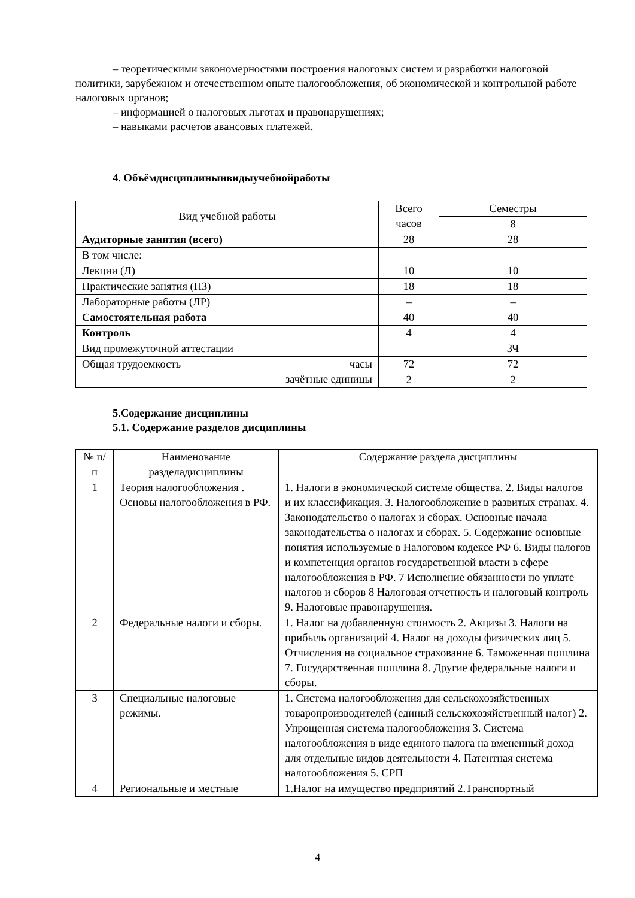– теоретическими закономерностями построения налоговых систем и разработки налоговой политики, зарубежном и отечественном опыте налогообложения, об экономической и контрольной работе налоговых органов;
– информацией о налоговых льготах и правонарушениях;
– навыками расчетов авансовых платежей.
4. Объёмдисциплиныивидыучебнойработы
| Вид учебной работы | Всего часов | Семестры |
| | | 8 |
| Аудиторные занятия (всего) | 28 | 28 |
| В том числе: | | |
| Лекции (Л) | 10 | 10 |
| Практические занятия (ПЗ) | 18 | 18 |
| Лабораторные работы (ЛР) | – | – |
| Самостоятельная работа | 40 | 40 |
| Контроль | 4 | 4 |
| Вид промежуточной аттестации | | ЗЧ |
| Общая трудоемкость часы зачётные единицы | 72 | 72 |
| | 2 | 2 |
5.Содержание дисциплины
5.1. Содержание разделов дисциплины
| № п/п | Наименование разделадисциплины | Содержание раздела дисциплины |
| 1 | Теория налогообложения . Основы налогообложения в РФ. | 1. Налоги в экономической системе общества. 2. Виды налогов и их классификация. 3. Налогообложение в развитых странах. 4. Законодательство о налогах и сборах. Основные начала законодательства о налогах и сборах. 5. Содержание основные понятия используемые в Налоговом кодексе РФ 6. Виды налогов и компетенция органов государственной власти в сфере налогообложения в РФ. 7 Исполнение обязанности по уплате налогов и сборов 8 Налоговая отчетность и налоговый контроль 9. Налоговые правонарушения. |
| 2 | Федеральные налоги и сборы. | 1. Налог на добавленную стоимость 2. Акцизы 3. Налоги на прибыль организаций 4. Налог на доходы физических лиц 5. Отчисления на социальное страхование 6. Таможенная пошлина 7. Государственная пошлина 8. Другие федеральные налоги и сборы. |
| 3 | Специальные налоговые режимы. | 1. Система налогообложения для сельскохозяйственных товаропроизводителей (единый сельскохозяйственный налог) 2. Упрощенная система налогообложения 3. Система налогообложения в виде единого налога на вмененный доход для отдельные видов деятельности 4. Патентная система налогообложения 5. СРП |
| 4 | Региональные и местные | 1.Налог на имущество предприятий 2.Транспортный |
4